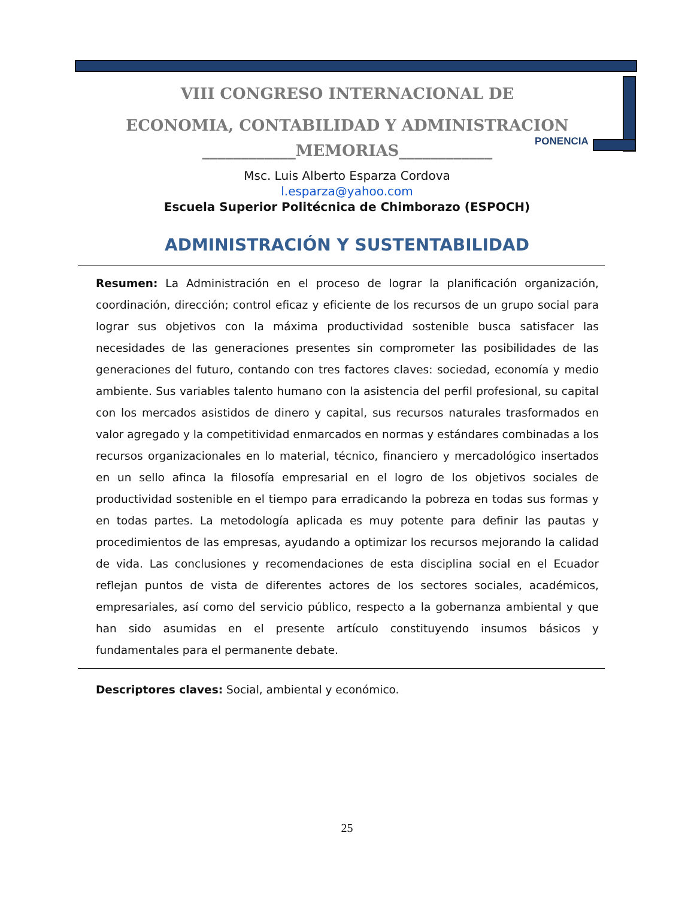VIII CONGRESO INTERNACIONAL DE
ECONOMIA, CONTABILIDAD Y ADMINISTRACION
____________MEMORIAS____________
PONENCIA
Msc. Luis Alberto Esparza Cordova
l.esparza@yahoo.com
Escuela Superior Politécnica de Chimborazo (ESPOCH)
ADMINISTRACIÓN Y SUSTENTABILIDAD
Resumen: La Administración en el proceso de lograr la planificación organización, coordinación, dirección; control eficaz y eficiente de los recursos de un grupo social para lograr sus objetivos con la máxima productividad sostenible busca satisfacer las necesidades de las generaciones presentes sin comprometer las posibilidades de las generaciones del futuro, contando con tres factores claves: sociedad, economía y medio ambiente. Sus variables talento humano con la asistencia del perfil profesional, su capital con los mercados asistidos de dinero y capital, sus recursos naturales trasformados en valor agregado y la competitividad enmarcados en normas y estándares combinadas a los recursos organizacionales en lo material, técnico, financiero y mercadológico insertados en un sello afinca la filosofía empresarial en el logro de los objetivos sociales de productividad sostenible en el tiempo para erradicando la pobreza en todas sus formas y en todas partes. La metodología aplicada es muy potente para definir las pautas y procedimientos de las empresas, ayudando a optimizar los recursos mejorando la calidad de vida. Las conclusiones y recomendaciones de esta disciplina social en el Ecuador reflejan puntos de vista de diferentes actores de los sectores sociales, académicos, empresariales, así como del servicio público, respecto a la gobernanza ambiental y que han sido asumidas en el presente artículo constituyendo insumos básicos y fundamentales para el permanente debate.
Descriptores claves: Social, ambiental y económico.
25